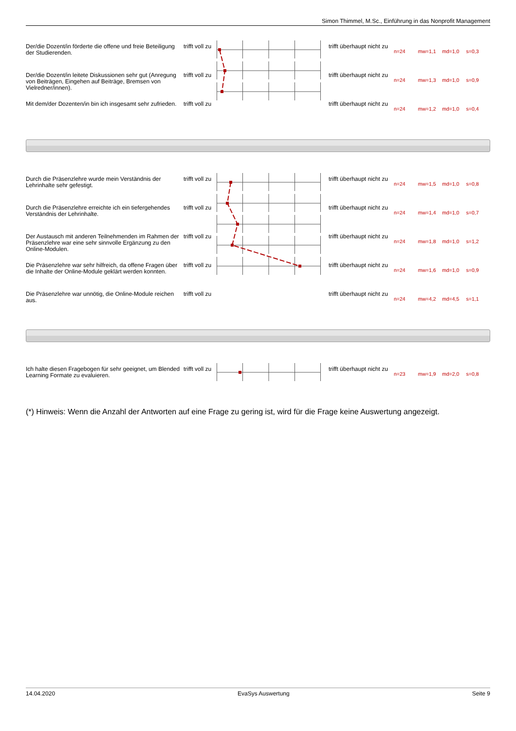Simon Thimmel, M.Sc., Einführung in das Nonprofit Management
| Der/die Dozent/in förderte die offene und freie Beteiligung der Studierenden. | trifft voll zu | | trifft überhaupt nicht zu | n=24 | mw=1,1 | md=1,0 | s=0,3 |
| Der/die Dozent/in leitete Diskussionen sehr gut (Anregung von Beiträgen, Eingehen auf Beiträge, Bremsen von Vielredner/innen). | trifft voll zu | | trifft überhaupt nicht zu | n=24 | mw=1,3 | md=1,0 | s=0,9 |
| Mit dem/der Dozenten/in bin ich insgesamt sehr zufrieden. | trifft voll zu | | trifft überhaupt nicht zu | n=24 | mw=1,2 | md=1,0 | s=0,4 |
| Durch die Präsenzlehre wurde mein Verständnis der Lehrinhalte sehr gefestigt. | trifft voll zu | | trifft überhaupt nicht zu | n=24 | mw=1,5 | md=1,0 | s=0,8 |
| Durch die Präsenzlehre erreichte ich ein tiefergehendes Verständnis der Lehrinhalte. | trifft voll zu | | trifft überhaupt nicht zu | n=24 | mw=1,4 | md=1,0 | s=0,7 |
| Der Austausch mit anderen Teilnehmenden im Rahmen der Präsenzlehre war eine sehr sinnvolle Ergänzung zu den Online-Modulen. | trifft voll zu | | trifft überhaupt nicht zu | n=24 | mw=1,8 | md=1,0 | s=1,2 |
| Die Präsenzlehre war sehr hilfreich, da offene Fragen über die Inhalte der Online-Module geklärt werden konnten. | trifft voll zu | | trifft überhaupt nicht zu | n=24 | mw=1,6 | md=1,0 | s=0,9 |
| Die Präsenzlehre war unnötig, die Online-Module reichen aus. | trifft voll zu | | trifft überhaupt nicht zu | n=24 | mw=4,2 | md=4,5 | s=1,1 |
| Ich halte diesen Fragebogen für sehr geeignet, um Blended Learning Formate zu evaluieren. | trifft voll zu | | trifft überhaupt nicht zu | n=23 | mw=1,9 | md=2,0 | s=0,8 |
(*) Hinweis: Wenn die Anzahl der Antworten auf eine Frage zu gering ist, wird für die Frage keine Auswertung angezeigt.
14.04.2020 EvaSys Auswertung Seite 9